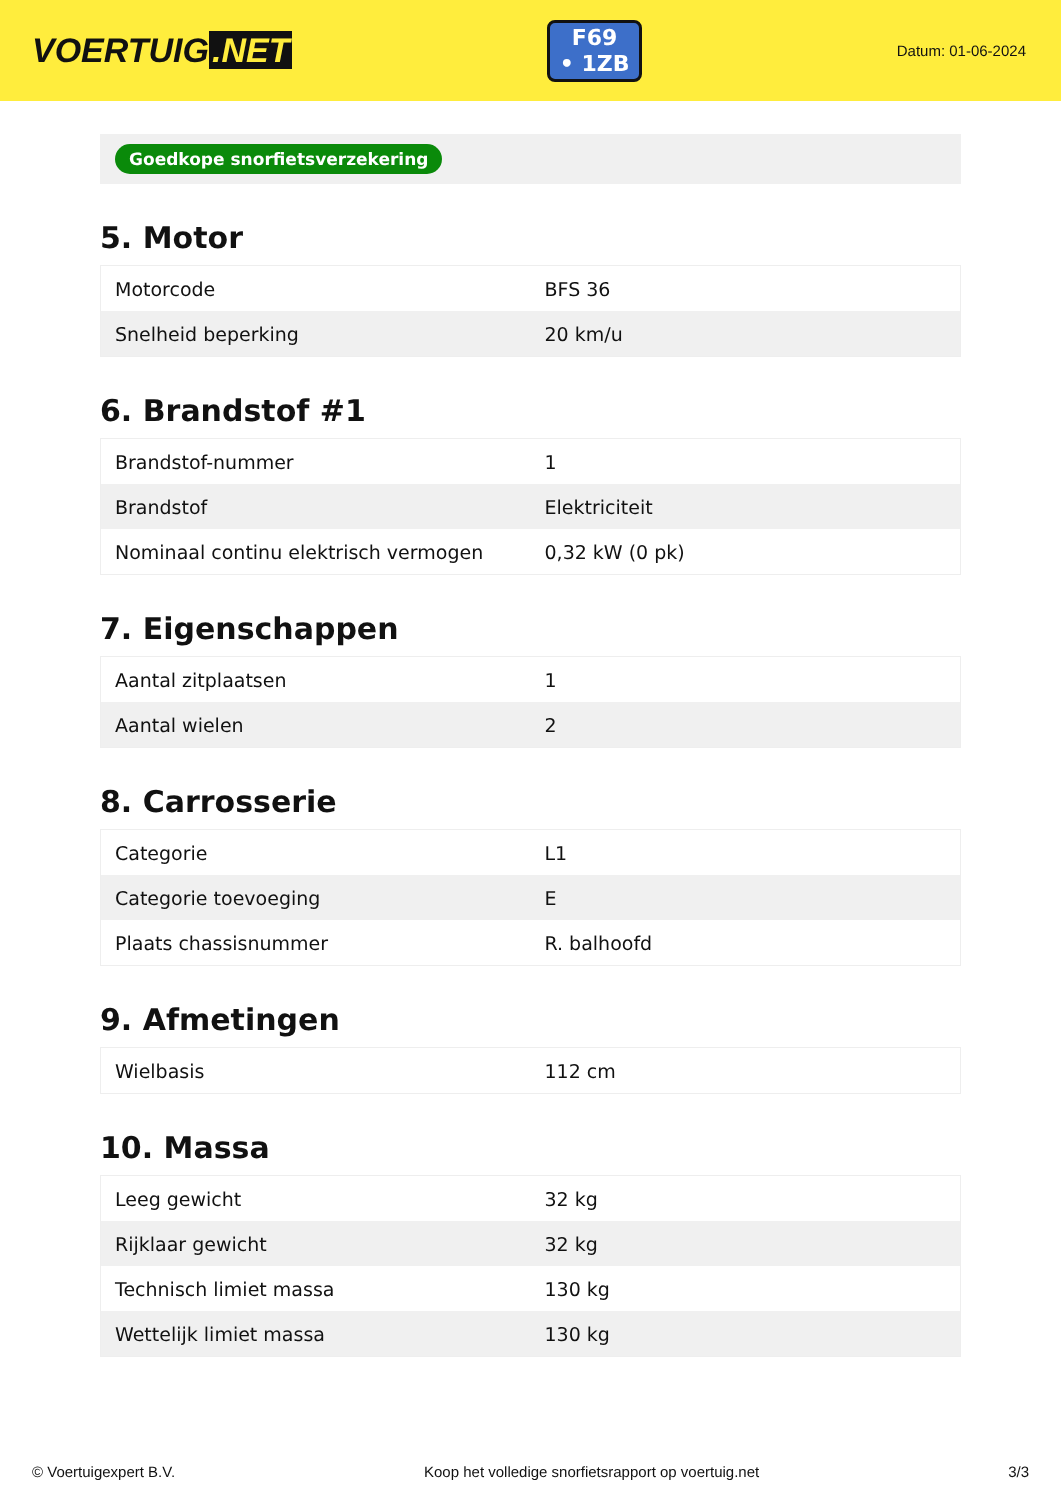VOERTUIG.NET
F69
• 1ZB
Datum: 01-06-2024
Goedkope snorfietsverzekering
5. Motor
| Motorcode | BFS 36 |
| Snelheid beperking | 20 km/u |
6. Brandstof #1
| Brandstof-nummer | 1 |
| Brandstof | Elektriciteit |
| Nominaal continu elektrisch vermogen | 0,32 kW (0 pk) |
7. Eigenschappen
| Aantal zitplaatsen | 1 |
| Aantal wielen | 2 |
8. Carrosserie
| Categorie | L1 |
| Categorie toevoeging | E |
| Plaats chassisnummer | R. balhoofd |
9. Afmetingen
| Wielbasis | 112 cm |
10. Massa
| Leeg gewicht | 32 kg |
| Rijklaar gewicht | 32 kg |
| Technisch limiet massa | 130 kg |
| Wettelijk limiet massa | 130 kg |
© Voertuigexpert B.V. Koop het volledige snorfietsrapport op voertuig.net 3/3